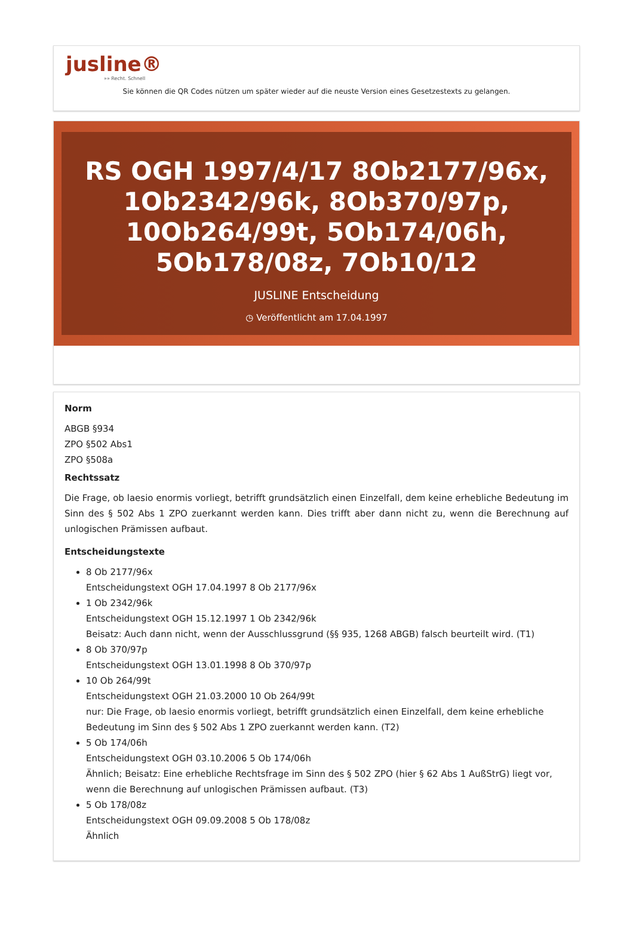jusline®
»» Recht. Schnell
Sie können die QR Codes nützen um später wieder auf die neuste Version eines Gesetzestexts zu gelangen.
RS OGH 1997/4/17 8Ob2177/96x, 1Ob2342/96k, 8Ob370/97p, 10Ob264/99t, 5Ob174/06h, 5Ob178/08z, 7Ob10/12
JUSLINE Entscheidung
◷ Veröffentlicht am 17.04.1997
Norm
ABGB §934
ZPO §502 Abs1
ZPO §508a
Rechtssatz
Die Frage, ob laesio enormis vorliegt, betrifft grundsätzlich einen Einzelfall, dem keine erhebliche Bedeutung im Sinn des § 502 Abs 1 ZPO zuerkannt werden kann. Dies trifft aber dann nicht zu, wenn die Berechnung auf unlogischen Prämissen aufbaut.
Entscheidungstexte
8 Ob 2177/96x
Entscheidungstext OGH 17.04.1997 8 Ob 2177/96x
1 Ob 2342/96k
Entscheidungstext OGH 15.12.1997 1 Ob 2342/96k
Beisatz: Auch dann nicht, wenn der Ausschlussgrund (§§ 935, 1268 ABGB) falsch beurteilt wird. (T1)
8 Ob 370/97p
Entscheidungstext OGH 13.01.1998 8 Ob 370/97p
10 Ob 264/99t
Entscheidungstext OGH 21.03.2000 10 Ob 264/99t
nur: Die Frage, ob laesio enormis vorliegt, betrifft grundsätzlich einen Einzelfall, dem keine erhebliche Bedeutung im Sinn des § 502 Abs 1 ZPO zuerkannt werden kann. (T2)
5 Ob 174/06h
Entscheidungstext OGH 03.10.2006 5 Ob 174/06h
Ähnlich; Beisatz: Eine erhebliche Rechtsfrage im Sinn des § 502 ZPO (hier § 62 Abs 1 AußStrG) liegt vor, wenn die Berechnung auf unlogischen Prämissen aufbaut. (T3)
5 Ob 178/08z
Entscheidungstext OGH 09.09.2008 5 Ob 178/08z
Ähnlich